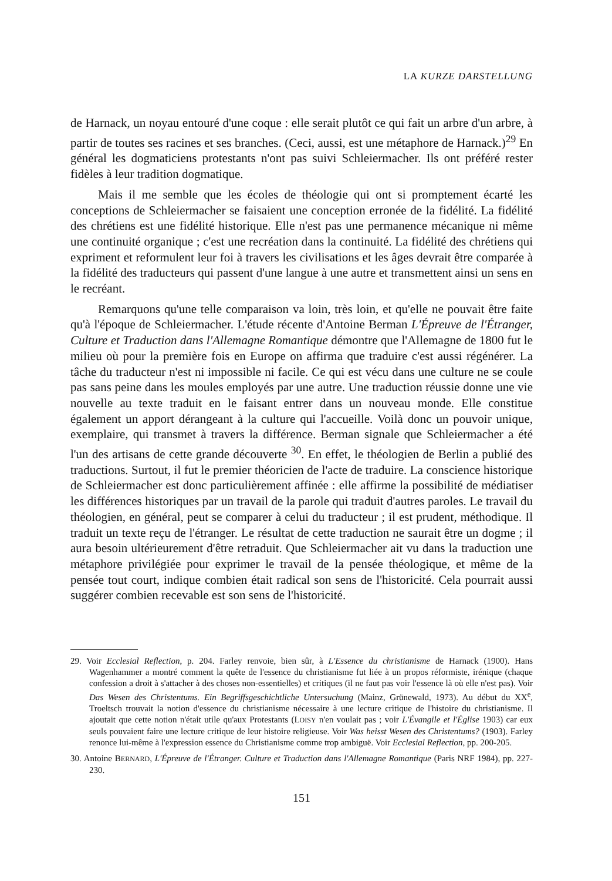LA KURZE DARSTELLUNG
de Harnack, un noyau entouré d'une coque : elle serait plutôt ce qui fait un arbre d'un arbre, à partir de toutes ses racines et ses branches. (Ceci, aussi, est une métaphore de Harnack.)<sup>29</sup> En général les dogmaticiens protestants n'ont pas suivi Schleiermacher. Ils ont préféré rester fidèles à leur tradition dogmatique.
Mais il me semble que les écoles de théologie qui ont si promptement écarté les conceptions de Schleiermacher se faisaient une conception erronée de la fidélité. La fidélité des chrétiens est une fidélité historique. Elle n'est pas une permanence mécanique ni même une continuité organique ; c'est une recréation dans la continuité. La fidélité des chrétiens qui expriment et reformulent leur foi à travers les civilisations et les âges devrait être comparée à la fidélité des traducteurs qui passent d'une langue à une autre et transmettent ainsi un sens en le recréant.
Remarquons qu'une telle comparaison va loin, très loin, et qu'elle ne pouvait être faite qu'à l'époque de Schleiermacher. L'étude récente d'Antoine Berman L'Épreuve de l'Étranger, Culture et Traduction dans l'Allemagne Romantique démontre que l'Allemagne de 1800 fut le milieu où pour la première fois en Europe on affirma que traduire c'est aussi régénérer. La tâche du traducteur n'est ni impossible ni facile. Ce qui est vécu dans une culture ne se coule pas sans peine dans les moules employés par une autre. Une traduction réussie donne une vie nouvelle au texte traduit en le faisant entrer dans un nouveau monde. Elle constitue également un apport dérangeant à la culture qui l'accueille. Voilà donc un pouvoir unique, exemplaire, qui transmet à travers la différence. Berman signale que Schleiermacher a été l'un des artisans de cette grande découverte <sup>30</sup>. En effet, le théologien de Berlin a publié des traductions. Surtout, il fut le premier théoricien de l'acte de traduire. La conscience historique de Schleiermacher est donc particulièrement affinée : elle affirme la possibilité de médiatiser les différences historiques par un travail de la parole qui traduit d'autres paroles. Le travail du théologien, en général, peut se comparer à celui du traducteur ; il est prudent, méthodique. Il traduit un texte reçu de l'étranger. Le résultat de cette traduction ne saurait être un dogme ; il aura besoin ultérieurement d'être retraduit. Que Schleiermacher ait vu dans la traduction une métaphore privilégiée pour exprimer le travail de la pensée théologique, et même de la pensée tout court, indique combien était radical son sens de l'historicité. Cela pourrait aussi suggérer combien recevable est son sens de l'historicité.
29. Voir Ecclesial Reflection, p. 204. Farley renvoie, bien sûr, à L'Essence du christianisme de Harnack (1900). Hans Wagenhammer a montré comment la quête de l'essence du christianisme fut liée à un propos réformiste, irénique (chaque confession a droit à s'attacher à des choses non-essentielles) et critiques (il ne faut pas voir l'essence là où elle n'est pas). Voir Das Wesen des Christentums. Ein Begriffsgeschichtliche Untersuchung (Mainz, Grünewald, 1973). Au début du XX<sup>e</sup>, Troeltsch trouvait la notion d'essence du christianisme nécessaire à une lecture critique de l'histoire du christianisme. Il ajoutait que cette notion n'était utile qu'aux Protestants (LOISY n'en voulait pas ; voir L'Évangile et l'Église 1903) car eux seuls pouvaient faire une lecture critique de leur histoire religieuse. Voir Was heisst Wesen des Christentums? (1903). Farley renonce lui-même à l'expression essence du Christianisme comme trop ambiguë. Voir Ecclesial Reflection, pp. 200-205.
30. Antoine BERNARD, L'Épreuve de l'Étranger. Culture et Traduction dans l'Allemagne Romantique (Paris NRF 1984), pp. 227-230.
151